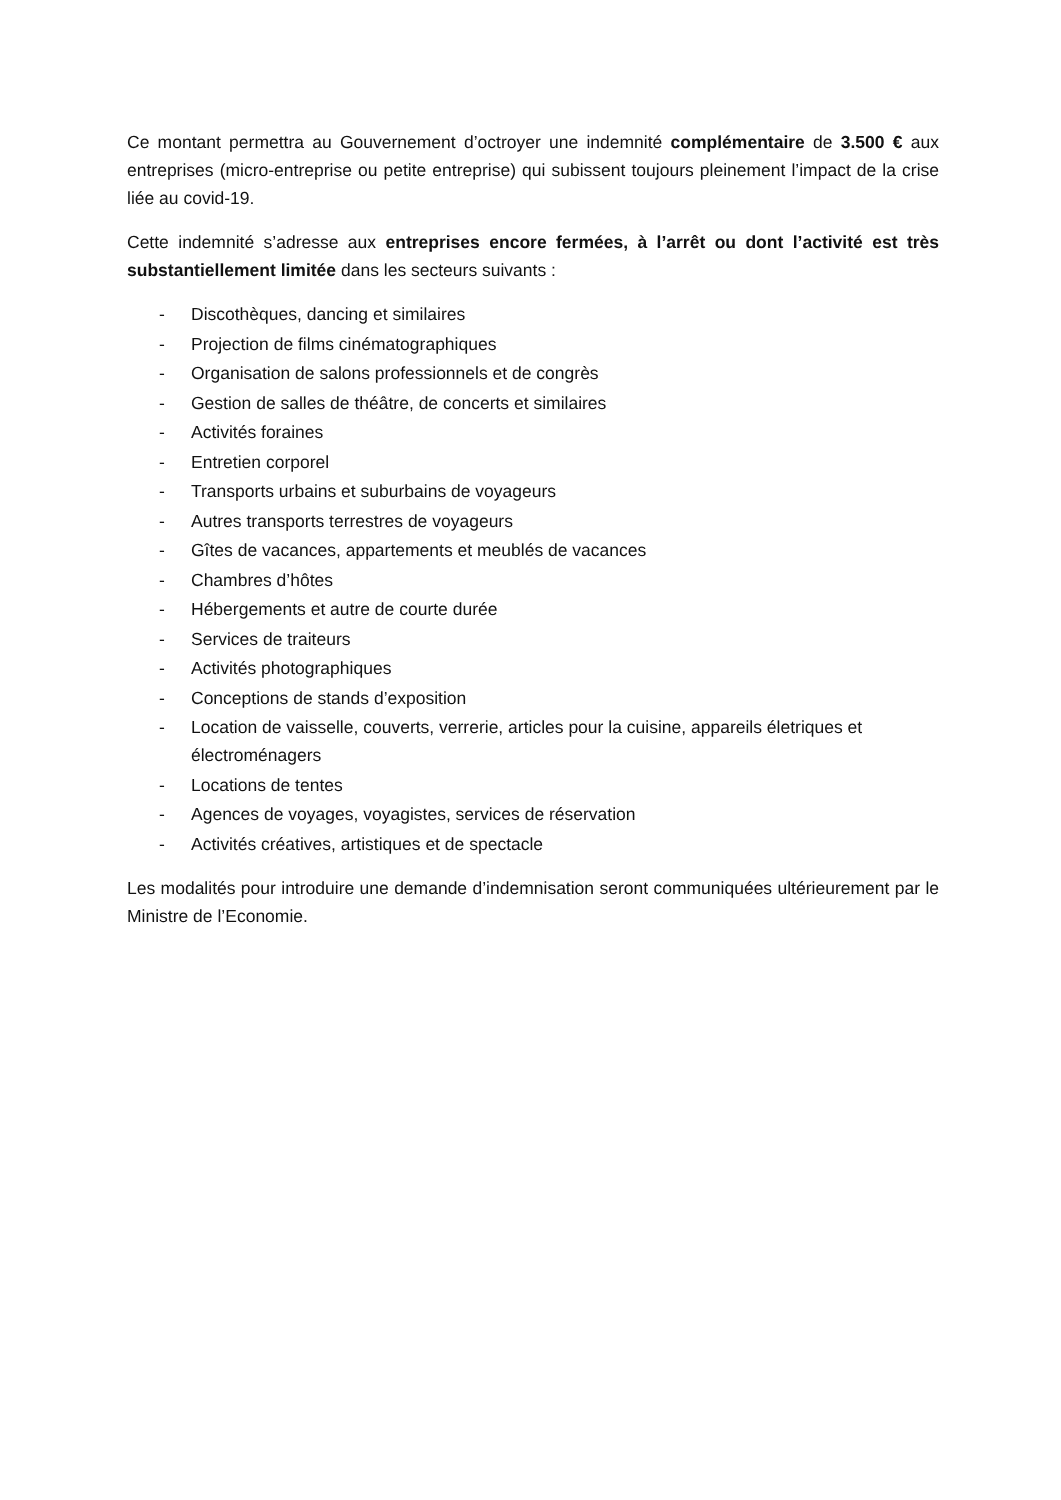Ce montant permettra au Gouvernement d’octroyer une indemnité complémentaire de 3.500 € aux entreprises (micro-entreprise ou petite entreprise) qui subissent toujours pleinement l’impact de la crise liée au covid-19.
Cette indemnité s’adresse aux entreprises encore fermées, à l’arrêt ou dont l’activité est très substantiellement limitée dans les secteurs suivants :
- Discothèques, dancing et similaires
- Projection de films cinématographiques
- Organisation de salons professionnels et de congrès
- Gestion de salles de théâtre, de concerts et similaires
- Activités foraines
- Entretien corporel
- Transports urbains et suburbains de voyageurs
- Autres transports terrestres de voyageurs
- Gîtes de vacances, appartements et meublés de vacances
- Chambres d’hôtes
- Hébergements et autre de courte durée
- Services de traiteurs
- Activités photographiques
- Conceptions de stands d’exposition
- Location de vaisselle, couverts, verrerie, articles pour la cuisine, appareils életriques et électroménagers
- Locations de tentes
- Agences de voyages, voyagistes, services de réservation
- Activités créatives, artistiques et de spectacle
Les modalités pour introduire une demande d’indemnisation seront communiquées ultérieurement par le Ministre de l’Economie.